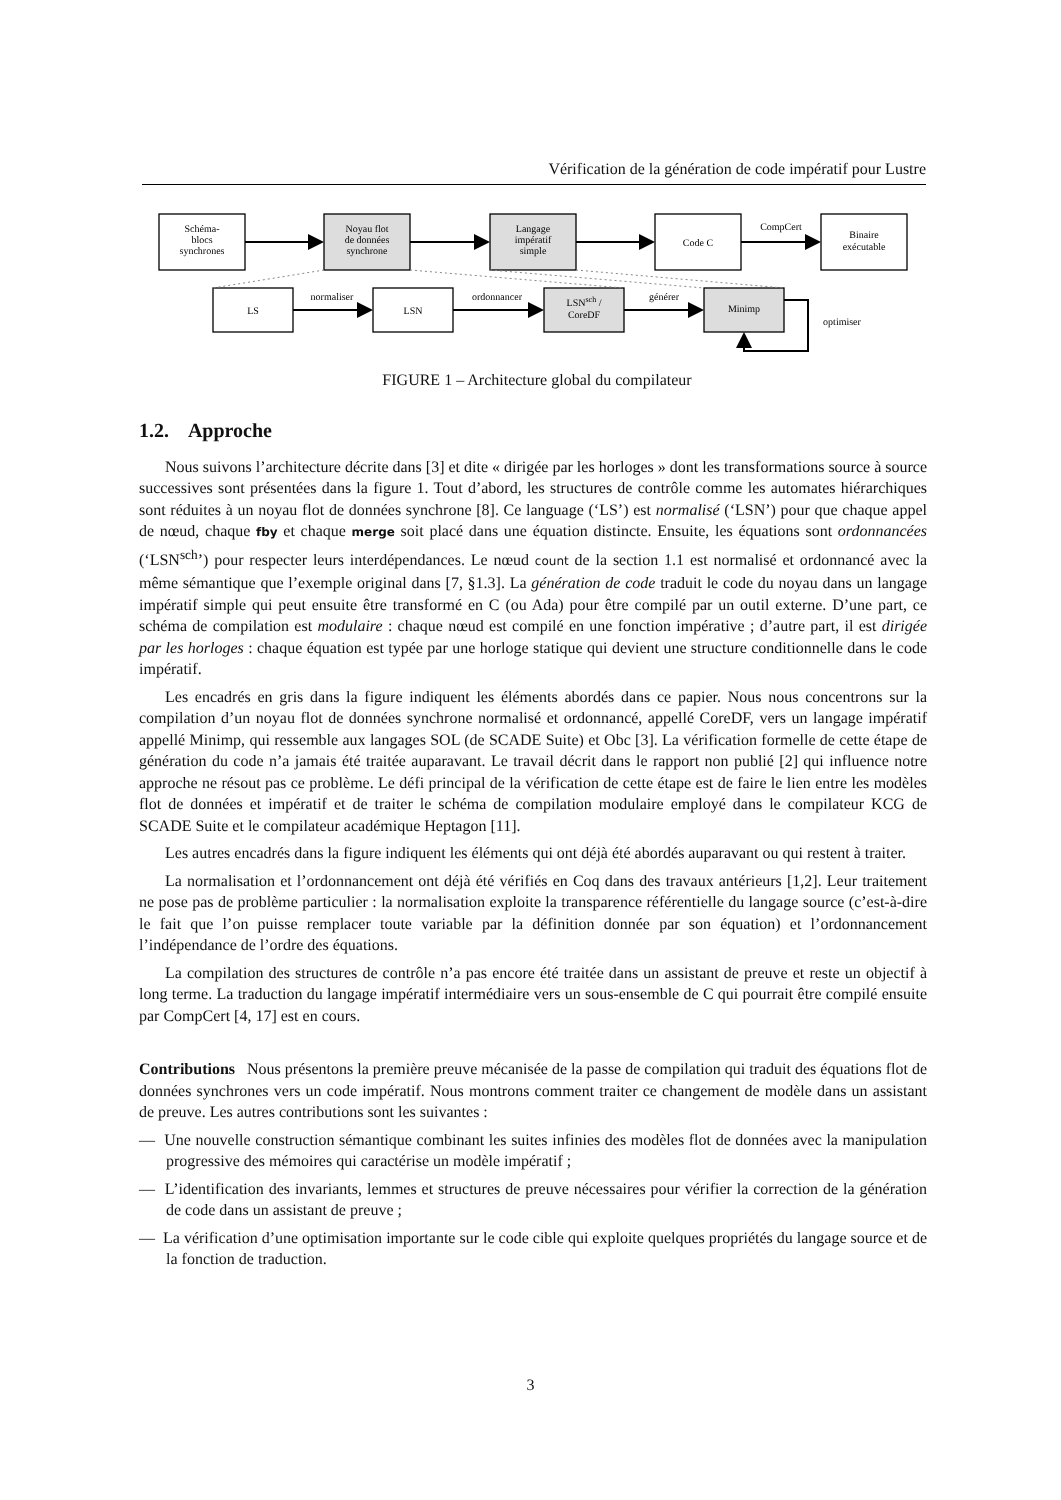Vérification de la génération de code impératif pour Lustre
Schéma-
blocs
synchrones
Noyau flot
de données
synchrone
Langage
impératif
simple
Code C
CompCert
Binaire
exécutable
LS
LSN
LSNsch /
CoreDF
Minimp
normaliser
ordonnancer
générer
optimiser
FIGURE 1 – Architecture global du compilateur
1.2. Approche
Nous suivons l’architecture décrite dans [3] et dite « dirigée par les horloges » dont les transformations source à source successives sont présentées dans la figure 1. Tout d’abord, les structures de contrôle comme les automates hiérarchiques sont réduites à un noyau flot de données synchrone [8]. Ce language (‘LS’) est normalisé (‘LSN’) pour que chaque appel de nœud, chaque fby et chaque merge soit placé dans une équation distincte. Ensuite, les équations sont ordonnancées (‘LSN<sup>sch</sup>’) pour respecter leurs interdépendances. Le nœud count de la section 1.1 est normalisé et ordonnancé avec la même sémantique que l’exemple original dans [7, §1.3]. La génération de code traduit le code du noyau dans un langage impératif simple qui peut ensuite être transformé en C (ou Ada) pour être compilé par un outil externe. D’une part, ce schéma de compilation est modulaire : chaque nœud est compilé en une fonction impérative ; d’autre part, il est dirigée par les horloges : chaque équation est typée par une horloge statique qui devient une structure conditionnelle dans le code impératif.
Les encadrés en gris dans la figure indiquent les éléments abordés dans ce papier. Nous nous concentrons sur la compilation d’un noyau flot de données synchrone normalisé et ordonnancé, appellé CoreDF, vers un langage impératif appellé Minimp, qui ressemble aux langages SOL (de SCADE Suite) et Obc [3]. La vérification formelle de cette étape de génération du code n’a jamais été traitée auparavant. Le travail décrit dans le rapport non publié [2] qui influence notre approche ne résout pas ce problème. Le défi principal de la vérification de cette étape est de faire le lien entre les modèles flot de données et impératif et de traiter le schéma de compilation modulaire employé dans le compilateur KCG de SCADE Suite et le compilateur académique Heptagon [11].
Les autres encadrés dans la figure indiquent les éléments qui ont déjà été abordés auparavant ou qui restent à traiter.
La normalisation et l’ordonnancement ont déjà été vérifiés en Coq dans des travaux antérieurs [1,2]. Leur traitement ne pose pas de problème particulier : la normalisation exploite la transparence référentielle du langage source (c’est-à-dire le fait que l’on puisse remplacer toute variable par la définition donnée par son équation) et l’ordonnancement l’indépendance de l’ordre des équations.
La compilation des structures de contrôle n’a pas encore été traitée dans un assistant de preuve et reste un objectif à long terme. La traduction du langage impératif intermédiaire vers un sous-ensemble de C qui pourrait être compilé ensuite par CompCert [4, 17] est en cours.
Contributions Nous présentons la première preuve mécanisée de la passe de compilation qui traduit des équations flot de données synchrones vers un code impératif. Nous montrons comment traiter ce changement de modèle dans un assistant de preuve. Les autres contributions sont les suivantes :
— Une nouvelle construction sémantique combinant les suites infinies des modèles flot de données avec la manipulation progressive des mémoires qui caractérise un modèle impératif ;
— L’identification des invariants, lemmes et structures de preuve nécessaires pour vérifier la correction de la génération de code dans un assistant de preuve ;
— La vérification d’une optimisation importante sur le code cible qui exploite quelques propriétés du langage source et de la fonction de traduction.
3